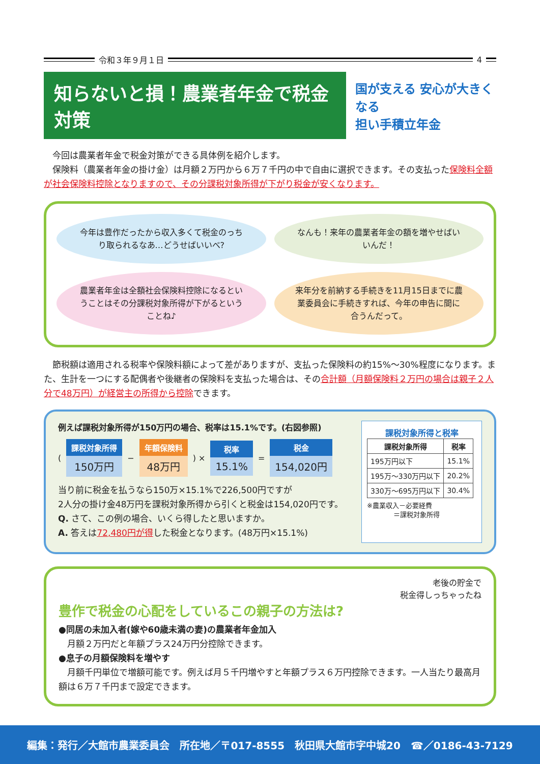令和３年９月１日 4
知らないと損！農業者年金で税金対策
国が支える 安心が大きくなる
担い手積立年金
　今回は農業者年金で税金対策ができる具体例を紹介します。
　保険料（農業者年金の掛け金）は月額２万円から６万７千円の中で自由に選択できます。その支払った保険料全額が社会保険料控除となりますので、その分課税対象所得が下がり税金が安くなります。
今年は豊作だったから収入多くて税金のっちり取られるなあ…どうせばいいべ?
なんも！来年の農業者年金の額を増やせばいいんだ！
農業者年金は全額社会保険料控除になるということはその分課税対象所得が下がるということね♪
来年分を前納する手続きを11月15日までに農業委員会に手続きすれば、今年の申告に間に合うんだって。
　節税額は適用される税率や保険料額によって差がありますが、支払った保険料の約15%～30%程度になります。また、生計を一つにする配偶者や後継者の保険料を支払った場合は、その合計額（月額保険料２万円の場合は親子２人分で48万円）が経営主の所得から控除できます。
例えば課税対象所得が150万円の場合、税率は15.1%です。(右図参照)
(
課税対象所得
150万円
−
年額保険料
48万円
) ×
税率
15.1%
=
税金
154,020円
当り前に税金を払うなら150万×15.1%で226,500円ですが
2人分の掛け金48万円を課税対象所得から引くと税金は154,020円です。
Q. さて、この例の場合、いくら得したと思いますか。
A. 答えは72,480円が得した税金となります。(48万円×15.1%)
課税対象所得と税率
| 課税対象所得 | 税率 |
| --- | --- |
| 195万円以下 | 15.1% |
| 195万～330万円以下 | 20.2% |
| 330万～695万円以下 | 30.4% |
※農業収入－必要経費
　　　　＝課税対象所得
老後の貯金で
税金得しっちゃったね
豊作で税金の心配をしているこの親子の方法は?
●同居の未加入者(嫁や60歳未満の妻)の農業者年金加入
　月額２万円だと年額プラス24万円分控除できます。
●息子の月額保険料を増やす
　月額千円単位で増額可能です。例えば月５千円増やすと年額プラス６万円控除できます。一人当たり最高月額は６万７千円まで設定できます。
編集：発行／大館市農業委員会　所在地／〒017-8555　秋田県大館市字中城20　☎／0186-43-7129